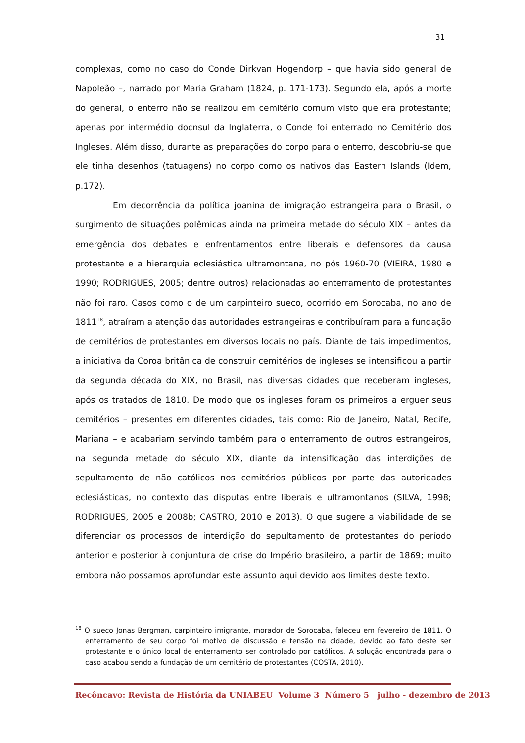31
complexas, como no caso do Conde Dirkvan Hogendorp – que havia sido general de Napoleão –, narrado por Maria Graham (1824, p. 171-173). Segundo ela, após a morte do general, o enterro não se realizou em cemitério comum visto que era protestante; apenas por intermédio docnsul da Inglaterra, o Conde foi enterrado no Cemitério dos Ingleses. Além disso, durante as preparações do corpo para o enterro, descobriu-se que ele tinha desenhos (tatuagens) no corpo como os nativos das Eastern Islands (Idem, p.172).
Em decorrência da política joanina de imigração estrangeira para o Brasil, o surgimento de situações polêmicas ainda na primeira metade do século XIX – antes da emergência dos debates e enfrentamentos entre liberais e defensores da causa protestante e a hierarquia eclesiástica ultramontana, no pós 1960-70 (VIEIRA, 1980 e 1990; RODRIGUES, 2005; dentre outros) relacionadas ao enterramento de protestantes não foi raro. Casos como o de um carpinteiro sueco, ocorrido em Sorocaba, no ano de 1811<sup>18</sup>, atraíram a atenção das autoridades estrangeiras e contribuíram para a fundação de cemitérios de protestantes em diversos locais no país. Diante de tais impedimentos, a iniciativa da Coroa britânica de construir cemitérios de ingleses se intensificou a partir da segunda década do XIX, no Brasil, nas diversas cidades que receberam ingleses, após os tratados de 1810. De modo que os ingleses foram os primeiros a erguer seus cemitérios – presentes em diferentes cidades, tais como: Rio de Janeiro, Natal, Recife, Mariana – e acabariam servindo também para o enterramento de outros estrangeiros, na segunda metade do século XIX, diante da intensificação das interdições de sepultamento de não católicos nos cemitérios públicos por parte das autoridades eclesiásticas, no contexto das disputas entre liberais e ultramontanos (SILVA, 1998; RODRIGUES, 2005 e 2008b; CASTRO, 2010 e 2013). O que sugere a viabilidade de se diferenciar os processos de interdição do sepultamento de protestantes do período anterior e posterior à conjuntura de crise do Império brasileiro, a partir de 1869; muito embora não possamos aprofundar este assunto aqui devido aos limites deste texto.
<sup>18</sup> O sueco Jonas Bergman, carpinteiro imigrante, morador de Sorocaba, faleceu em fevereiro de 1811. O enterramento de seu corpo foi motivo de discussão e tensão na cidade, devido ao fato deste ser protestante e o único local de enterramento ser controlado por católicos. A solução encontrada para o caso acabou sendo a fundação de um cemitério de protestantes (COSTA, 2010).
Recôncavo: Revista de História da UNIABEU Volume 3 Número 5 julho - dezembro de 2013